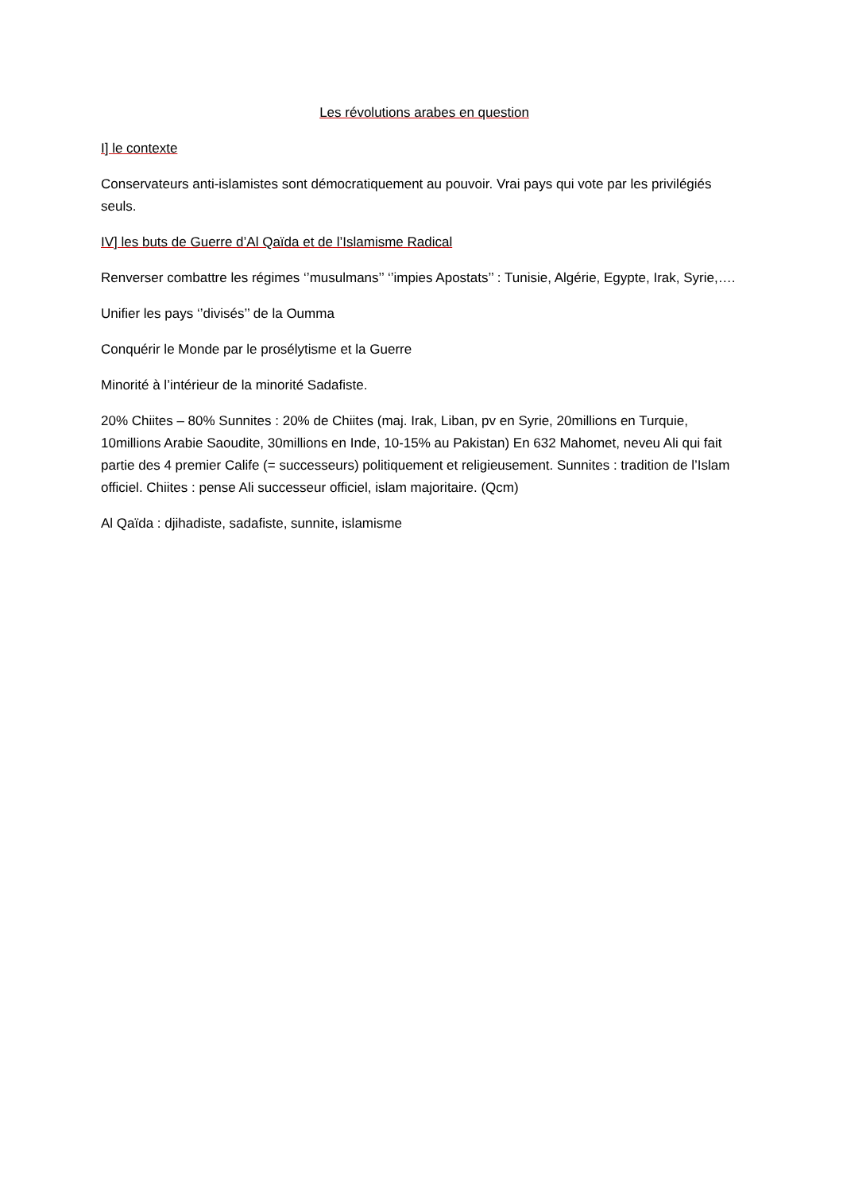Les révolutions arabes en question
I] le contexte
Conservateurs anti-islamistes sont démocratiquement au pouvoir. Vrai pays qui vote par les privilégiés seuls.
IV] les buts de Guerre d’Al Qaïda et de l’Islamisme Radical
Renverser combattre les régimes ‘’musulmans’’ ‘’impies Apostats’’ : Tunisie, Algérie, Egypte, Irak, Syrie,….
Unifier les pays ‘’divisés’’ de la Oumma
Conquérir le Monde par le prosélytisme et la Guerre
Minorité à l’intérieur de la minorité Sadafiste.
20% Chiites – 80% Sunnites : 20% de Chiites (maj. Irak, Liban, pv en Syrie, 20millions en Turquie, 10millions Arabie Saoudite, 30millions en Inde, 10-15% au Pakistan) En 632 Mahomet, neveu Ali qui fait partie des 4 premier Calife (= successeurs) politiquement et religieusement. Sunnites : tradition de l’Islam officiel. Chiites : pense Ali successeur officiel, islam majoritaire. (Qcm)
Al Qaïda : djihadiste, sadafiste, sunnite, islamisme